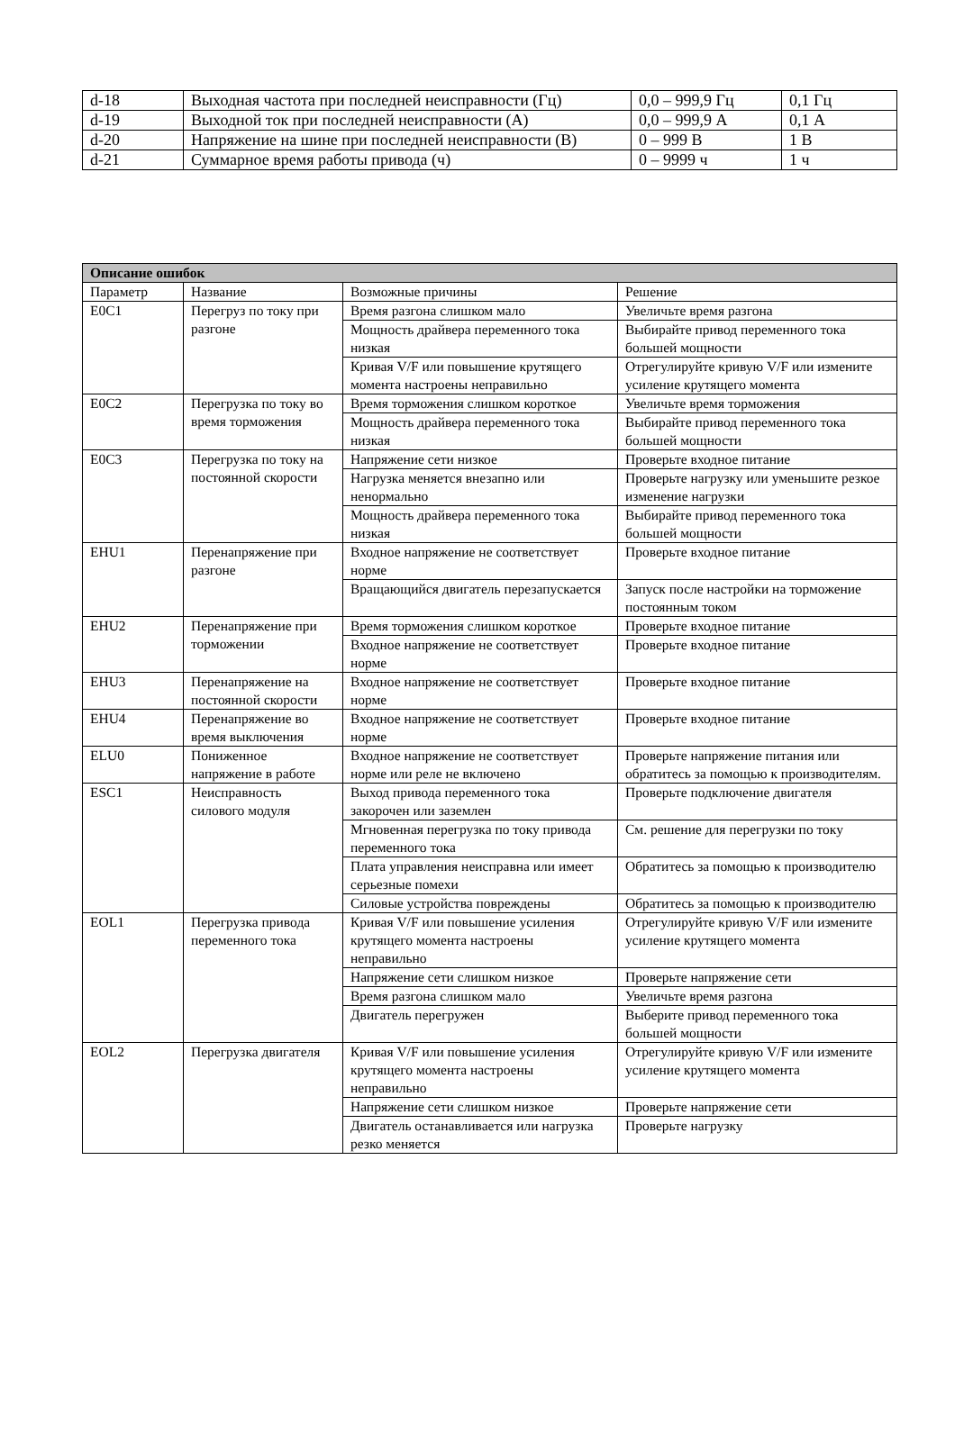| d-18 | Выходная частота при последней неисправности (Гц) | 0,0 – 999,9 Гц | 0,1 Гц |
| d-19 | Выходной ток при последней неисправности (А) | 0,0 – 999,9 А | 0,1 А |
| d-20 | Напряжение на шине при последней неисправности (В) | 0 – 999 В | 1 В |
| d-21 | Суммарное время работы привода (ч) | 0 – 9999 ч | 1 ч |
| Описание ошибок | | | |
| --- | --- | --- | --- |
| Параметр | Название | Возможные причины | Решение |
| E0C1 | Перегруз по току при разгоне | Время разгона слишком мало | Увеличьте время разгона |
| | | Мощность драйвера переменного тока низкая | Выбирайте привод переменного тока большей мощности |
| | | Кривая V/F или повышение крутящего момента настроены неправильно | Отрегулируйте кривую V/F или измените усиление крутящего момента |
| E0C2 | Перегрузка по току во время торможения | Время торможения слишком короткое | Увеличьте время торможения |
| | | Мощность драйвера переменного тока низкая | Выбирайте привод переменного тока большей мощности |
| E0C3 | Перегрузка по току на постоянной скорости | Напряжение сети низкое | Проверьте входное питание |
| | | Нагрузка меняется внезапно или ненормально | Проверьте нагрузку или уменьшите резкое изменение нагрузки |
| | | Мощность драйвера переменного тока низкая | Выбирайте привод переменного тока большей мощности |
| EHU1 | Перенапряжение при разгоне | Входное напряжение не соответствует норме | Проверьте входное питание |
| | | Вращающийся двигатель перезапускается | Запуск после настройки на торможение постоянным током |
| EHU2 | Перенапряжение при торможении | Время торможения слишком короткое | Проверьте входное питание |
| | | Входное напряжение не соответствует норме | Проверьте входное питание |
| EHU3 | Перенапряжение на постоянной скорости | Входное напряжение не соответствует норме | Проверьте входное питание |
| EHU4 | Перенапряжение во время выключения | Входное напряжение не соответствует норме | Проверьте входное питание |
| ELU0 | Пониженное напряжение в работе | Входное напряжение не соответствует норме или реле не включено | Проверьте напряжение питания или обратитесь за помощью к производителям. |
| ESC1 | Неисправность силового модуля | Выход привода переменного тока закорочен или заземлен | Проверьте подключение двигателя |
| | | Мгновенная перегрузка по току привода переменного тока | См. решение для перегрузки по току |
| | | Плата управления неисправна или имеет серьезные помехи | Обратитесь за помощью к производителю |
| | | Силовые устройства повреждены | Обратитесь за помощью к производителю |
| EOL1 | Перегрузка привода переменного тока | Кривая V/F или повышение усиления крутящего момента настроены неправильно | Отрегулируйте кривую V/F или измените усиление крутящего момента |
| | | Напряжение сети слишком низкое | Проверьте напряжение сети |
| | | Время разгона слишком мало | Увеличьте время разгона |
| | | Двигатель перегружен | Выберите привод переменного тока большей мощности |
| EOL2 | Перегрузка двигателя | Кривая V/F или повышение усиления крутящего момента настроены неправильно | Отрегулируйте кривую V/F или измените усиление крутящего момента |
| | | Напряжение сети слишком низкое | Проверьте напряжение сети |
| | | Двигатель останавливается или нагрузка резко меняется | Проверьте нагрузку |